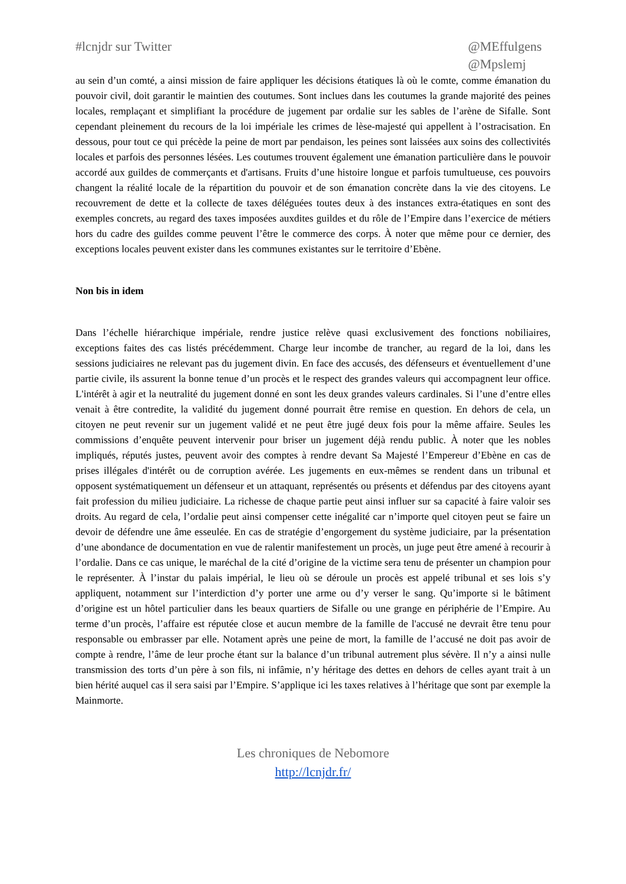#lcnjdr sur Twitter @MEffulgens
@Mpslemj
au sein d’un comté, a ainsi mission de faire appliquer les décisions étatiques là où le comte, comme émanation du pouvoir civil, doit garantir le maintien des coutumes. Sont inclues dans les coutumes la grande majorité des peines locales, remplaçant et simplifiant la procédure de jugement par ordalie sur les sables de l’arène de Sifalle. Sont cependant pleinement du recours de la loi impériale les crimes de lèse-majesté qui appellent à l’ostracisation. En dessous, pour tout ce qui précède la peine de mort par pendaison, les peines sont laissées aux soins des collectivités locales et parfois des personnes lésées. Les coutumes trouvent également une émanation particulière dans le pouvoir accordé aux guildes de commerçants et d'artisans. Fruits d’une histoire longue et parfois tumultueuse, ces pouvoirs changent la réalité locale de la répartition du pouvoir et de son émanation concrète dans la vie des citoyens. Le recouvrement de dette et la collecte de taxes déléguées toutes deux à des instances extra-étatiques en sont des exemples concrets, au regard des taxes imposées auxdites guildes et du rôle de l’Empire dans l’exercice de métiers hors du cadre des guildes comme peuvent l’être le commerce des corps. À noter que même pour ce dernier, des exceptions locales peuvent exister dans les communes existantes sur le territoire d’Ebène.
Non bis in idem
Dans l’échelle hiérarchique impériale, rendre justice relève quasi exclusivement des fonctions nobiliaires, exceptions faites des cas listés précédemment. Charge leur incombe de trancher, au regard de la loi, dans les sessions judiciaires ne relevant pas du jugement divin. En face des accusés, des défenseurs et éventuellement d’une partie civile, ils assurent la bonne tenue d’un procès et le respect des grandes valeurs qui accompagnent leur office. L'intérêt à agir et la neutralité du jugement donné en sont les deux grandes valeurs cardinales. Si l’une d’entre elles venait à être contredite, la validité du jugement donné pourrait être remise en question. En dehors de cela, un citoyen ne peut revenir sur un jugement validé et ne peut être jugé deux fois pour la même affaire. Seules les commissions d’enquête peuvent intervenir pour briser un jugement déjà rendu public. À noter que les nobles impliqués, réputés justes, peuvent avoir des comptes à rendre devant Sa Majesté l’Empereur d’Ebène en cas de prises illégales d'intérêt ou de corruption avérée. Les jugements en eux-mêmes se rendent dans un tribunal et opposent systématiquement un défenseur et un attaquant, représentés ou présents et défendus par des citoyens ayant fait profession du milieu judiciaire. La richesse de chaque partie peut ainsi influer sur sa capacité à faire valoir ses droits. Au regard de cela, l’ordalie peut ainsi compenser cette inégalité car n’importe quel citoyen peut se faire un devoir de défendre une âme esseulée. En cas de stratégie d’engorgement du système judiciaire, par la présentation d’une abondance de documentation en vue de ralentir manifestement un procès, un juge peut être amené à recourir à l’ordalie. Dans ce cas unique, le maréchal de la cité d’origine de la victime sera tenu de présenter un champion pour le représenter. À l’instar du palais impérial, le lieu où se déroule un procès est appelé tribunal et ses lois s’y appliquent, notamment sur l’interdiction d’y porter une arme ou d’y verser le sang. Qu’importe si le bâtiment d’origine est un hôtel particulier dans les beaux quartiers de Sifalle ou une grange en périphérie de l’Empire. Au terme d’un procès, l’affaire est réputée close et aucun membre de la famille de l'accusé ne devrait être tenu pour responsable ou embrasser par elle. Notament après une peine de mort, la famille de l’accusé ne doit pas avoir de compte à rendre, l’âme de leur proche étant sur la balance d’un tribunal autrement plus sévère. Il n’y a ainsi nulle transmission des torts d’un père à son fils, ni infâmie, n’y héritage des dettes en dehors de celles ayant trait à un bien hérité auquel cas il sera saisi par l’Empire. S’applique ici les taxes relatives à l’héritage que sont par exemple la Mainmorte.
Les chroniques de Nebomore
http://lcnjdr.fr/